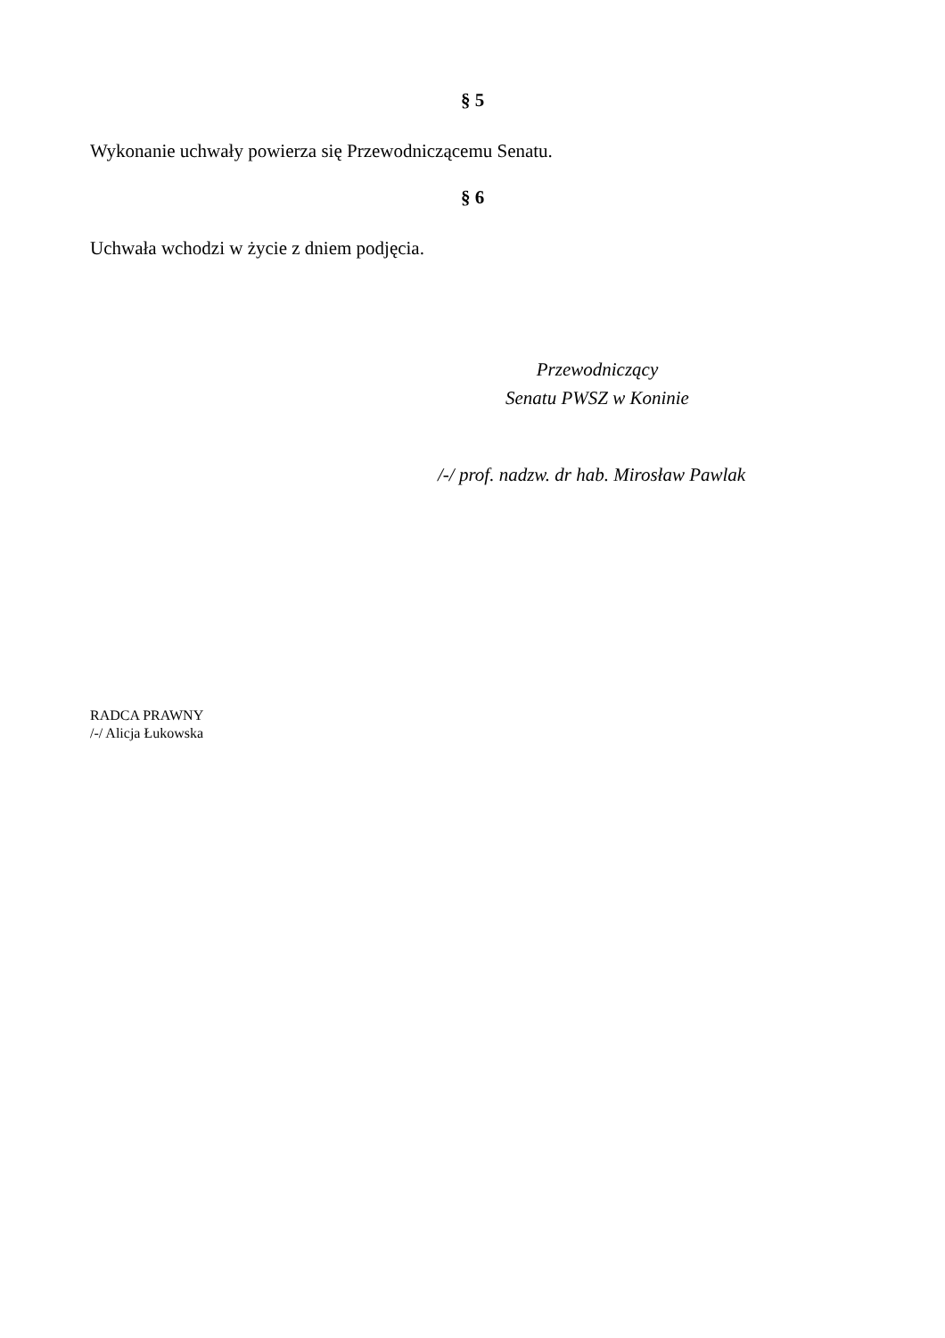§ 5
Wykonanie uchwały powierza się Przewodniczącemu Senatu.
§ 6
Uchwała wchodzi w życie z dniem podjęcia.
Przewodniczący
Senatu PWSZ w Koninie
/-/ prof. nadzw. dr hab. Mirosław Pawlak
RADCA PRAWNY
/-/ Alicja Łukowska